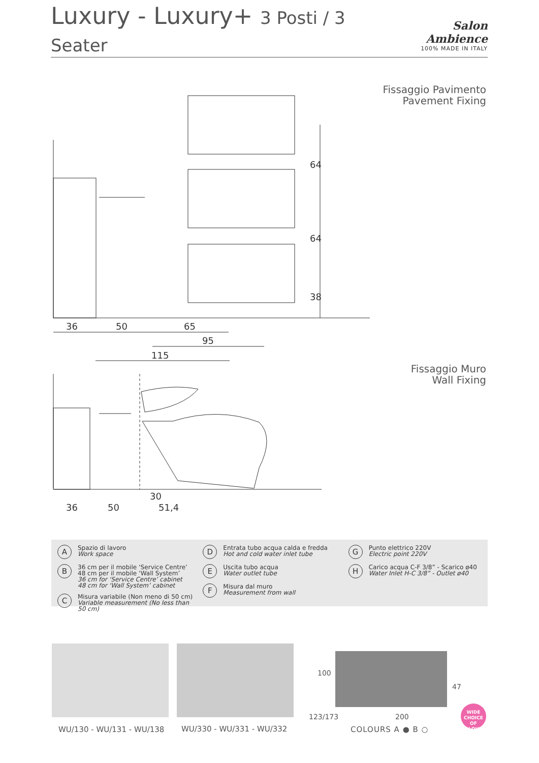Luxury - Luxury+ 3 Posti / 3 Seater
Salon Ambience
100% MADE IN ITALY
Fissaggio Pavimento
Pavement Fixing
64
64
38
36
50
65
95
115
36
50
30
51,4
Fissaggio Muro
Wall Fixing
A
Spazio di lavoro
Work space
B
36 cm per il mobile ‘Service Centre’
48 cm per il mobile ‘Wall System’
36 cm for ‘Service Centre’ cabinet
48 cm for ‘Wall System’ cabinet
C
Misura variabile (Non meno di 50 cm)
Variable measurement (No less than 50 cm)
D
Entrata tubo acqua calda e fredda
Hot and cold water inlet tube
E
Uscita tubo acqua
Water outlet tube
F
Misura dal muro
Measurement from wall
G
Punto elettrico 220V
Electric point 220V
H
Carico acqua C-F 3/8” - Scarico ø40
Water Inlet H-C 3/8” - Outlet ø40
100
47
123/173 200
WU/130 - WU/131 - WU/138 WU/330 - WU/331 - WU/332 COLOURS A ● B ○
WIDE
CHOICE OF COLOURS